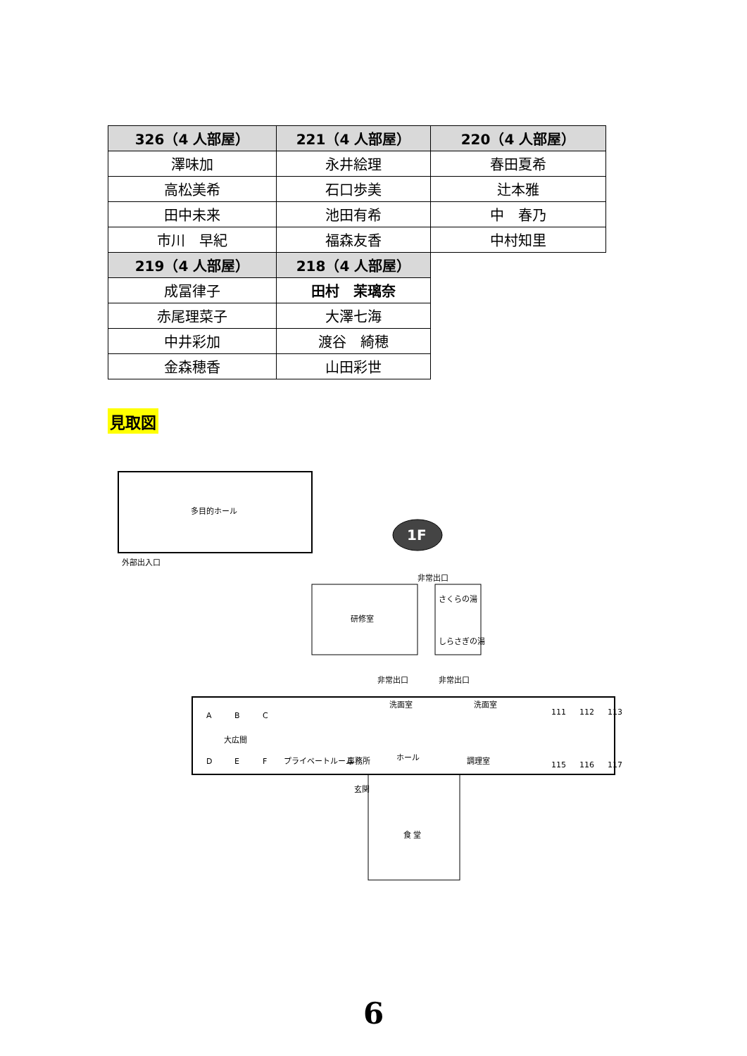| 326（4 人部屋） | 221（4 人部屋） | 220（4 人部屋） |
| --- | --- | --- |
| 澤味加 | 永井絵理 | 春田夏希 |
| 高松美希 | 石口歩美 | 辻本雅 |
| 田中未来 | 池田有希 | 中 春乃 |
| 市川 早紀 | 福森友香 | 中村知里 |
| 219（4 人部屋） | 218（4 人部屋） | |
| 成冨律子 | 田村 茉璃奈 | |
| 赤尾理菜子 | 大澤七海 | |
| 中井彩加 | 渡谷 綺穂 | |
| 金森穂香 | 山田彩世 | |
見取図
1F
多目的ホール
外部出入口
研修室
さくらの湯
しらさぎの湯
非常出口
非常出口
非常出口
A
B
C
大広間
D
E
F
プライベートルーム
事務所
ホール
調理室
洗面室
洗面室
111
112
113
115
116
117
食 堂
玄関
6